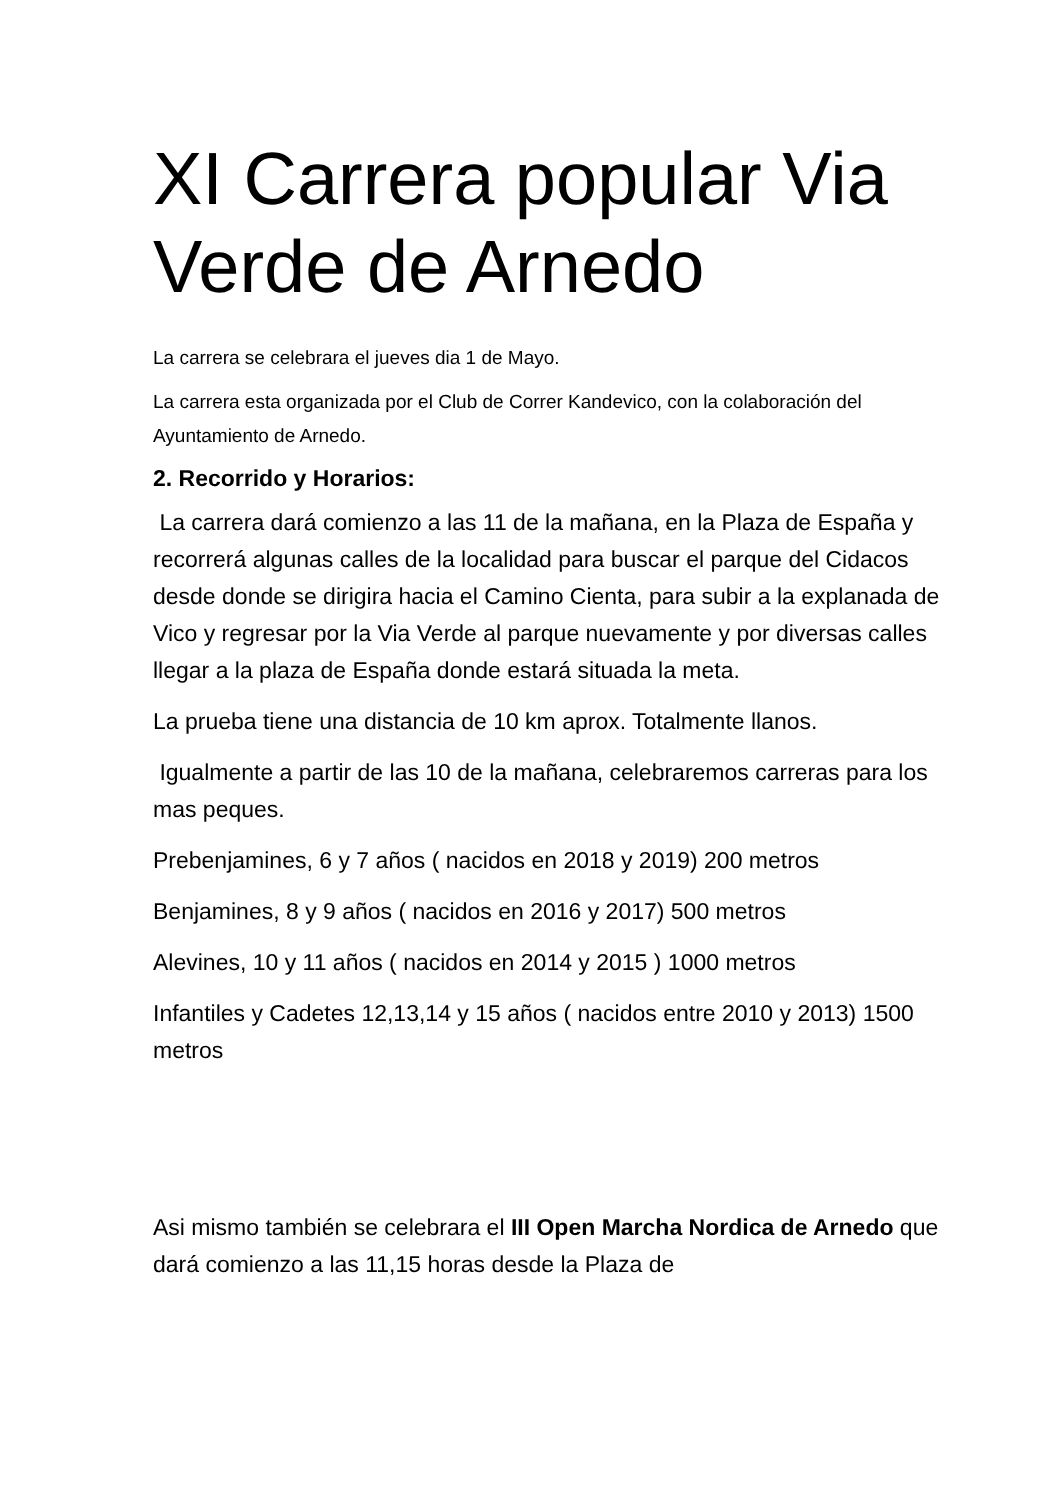XI Carrera popular Via Verde de Arnedo
La carrera se celebrara el jueves dia 1 de Mayo.
La carrera esta organizada por el Club de Correr Kandevico, con la colaboración del Ayuntamiento de Arnedo.
2. Recorrido y Horarios:
La carrera dará comienzo a las 11 de la mañana, en la Plaza de España y recorrerá algunas calles de la localidad para buscar el parque del Cidacos desde donde se dirigira hacia el Camino Cienta, para subir a la explanada de Vico y regresar por la Via Verde al parque nuevamente y por diversas calles llegar a la plaza de España donde estará situada la meta.
La prueba tiene una distancia de 10 km aprox. Totalmente llanos.
Igualmente a partir de las 10 de la mañana, celebraremos carreras para los mas peques.
Prebenjamines, 6 y 7 años ( nacidos en 2018 y 2019) 200 metros
Benjamines, 8 y 9 años ( nacidos en 2016 y 2017) 500 metros
Alevines, 10 y 11 años ( nacidos en 2014 y 2015 ) 1000 metros
Infantiles y Cadetes 12,13,14 y 15 años ( nacidos entre 2010 y 2013) 1500 metros
Asi mismo también se celebrara el III Open Marcha Nordica de Arnedo que dará comienzo a las 11,15 horas desde la Plaza de